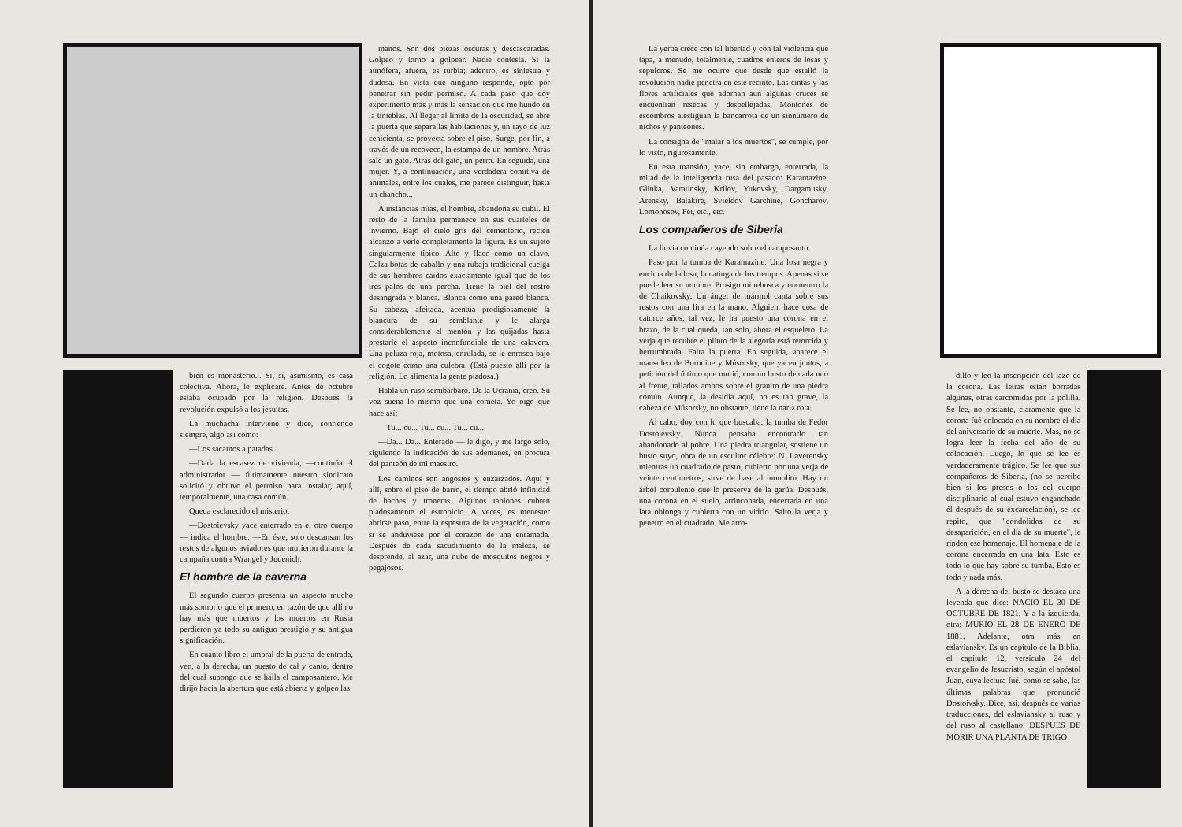bién es monasterio... Si, sí, asimismo, es casa colectiva. Ahora, le explicaré. Antes de octubre estaba ocupado por la religión. Después la revolución expulsó a los jesuítas.
La muchacha interviene y dice, sonriendo siempre, algo así como:
—Los sacamos a patadas.
—Dada la escasez de vivienda, —continúa el administrador — últimamente nuestro sindicato solicitó y obtuvo el permiso para instalar, aquí, temporalmente, una casa común.
Queda esclarecido el misterio.
—Dostoievsky yace enterrado en el otro cuerpo — indica el hombre. —En éste, solo descansan los restos de algunos aviadores que murieron durante la campaña contra Wrangel y Judenich.
El hombre de la caverna
El segundo cuerpo presenta un aspecto mucho más sombrío que el primero, en razón de que allí no hay más que muertos y los muertos en Rusia perdieron ya todo su antiguo prestigio y su antigua significación.
En cuanto libro el umbral de la puerta de entrada, veo, a la derecha, un puesto de cal y canto, dentro del cual supongo que se halla el camposantero. Me dirijo hacia la abertura que está abierta y golpeo las
manos. Son dos piezas oscuras y descascaradas. Golpeo y torno a golpear. Nadie contesta. Si la atmófera, afuera, es turbia; adentro, es siniestra y dudosa. En vista que ninguno responde, opto por penetrar sin pedir permiso. A cada paso que doy experimento más y más la sensación que me hundo en la tinieblas. Al llegar al límite de la oscuridad, se abre la puerta que separa las habitaciones y, un rayo de luz cenicienta, se proyecta sobre el piso. Surge, por fin, a través de un recoveco, la estampa de un hombre. Atrás sale un gato. Atrás del gato, un perro. En seguida, una mujer. Y, a continuación, una verdadera comitiva de animales, entre los cuales, me parece distinguir, hasta un chancho...
A instancias mías, el hombre, abandona su cubil. El resto de la familia permanece en sus cuarteles de invierno. Bajo el cielo gris del cementerio, recién alcanzo a verle completamente la figura. Es un sujeto singularmente típico. Alto y flaco como un clavo. Calza botas de caballo y una rubaja tradicional cuelga de sus hombros caídos exactamente igual que de los tres palos de una percha. Tiene la piel del rostro desangrada y blanca. Blanca como una pared blanca. Su cabeza, afeitada, acentúa prodigiosamente la blancura de su semblante y le alarga considerablemente el mentón y las quijadas hasta prestarle el aspecto inconfundible de una calavera. Una peluza roja, motosa, enrulada, se le enrosca bajo el cogote como una culebra. (Está puesto allí por la religión. Lo alimenta la gente piadosa.)
Habla un ruso semibárbaro. De la Ucrania, creo. Su voz suena lo mismo que una corneta. Yo oigo que hace así:
—Tu... cu... Tu... cu... Tu... cu...
—Da... Da... Enterado — le digo, y me largo solo, siguiendo la indicación de sus ademanes, en procura del panteón de mi maestro.
Los caminos son angostos y enzarzados. Aquí y allí, sobre el piso de barro, el tiempo abrió infinidad de baches y troneras. Algunos tablones cubren piadosamente el estropicio. A veces, es menester abrirse paso, entre la espesura de la vegetación, como si se anduviese por el corazón de una enramada. Después de cada sacudimiento de la maleza, se desprende, al azar, una nube de mosquitos negros y pegajosos.
La yerba crece con tal libertad y con tal violencia que tapa, a menudo, totalmente, cuadros enteros de losas y sepulcros. Se me ocurre que desde que estalló la revolución nadie penetra en este recinto. Las cintas y las flores artificiales que adornan aun algunas cruces se encuentran resecas y despellejadas. Montones de escombros atestiguan la bancarrota de un sinnúmero de nichos y panteones.
La consigna de "matar a los muertos", se cumple, por lo visto, rigurosamente.
En esta mansión, yace, sin embargo, enterrada, la mitad de la inteligencia rusa del pasado: Karamazine, Glinka, Varatinsky, Krilov, Yukovsky, Dargamusky, Arensky, Balakire, Svieldov Garchine, Goncharov, Lomonosov, Fet, etc., etc.
Los compañeros de Siberia
La lluvia continúa cayendo sobre el camposanto.
Paso por la tumba de Karamazine. Una losa negra y encima de la losa, la catinga de los tiempos. Apenas si se puede leer su nombre. Prosigo mi rebusca y encuentro la de Chaikovsky. Un ángel de mármol canta sobre sus restos con una lira en la mano. Alguien, hace cosa de catorce años, tal vez, le ha puesto una corona en el brazo, de la cual queda, tan solo, ahora el esqueleto. La verja que recubre el plinto de la alegoría está retorcida y herrumbrada. Falta la puerta. En seguida, aparece el mausoleo de Borodine y Músorsky, que yacen juntos, a petición del último que murió, con un busto de cada uno al frente, tallados ambos sobre el granito de una piedra común. Aunque, la desidia aquí, no es tan grave, la cabeza de Músorsky, no obstante, tiene la nariz rota.
Al cabo, doy con lo que buscaba: la tumba de Fedor Dostoievsky. Nunca pensaba encontrarlo tan abandonado al pobre. Una piedra triangular, sostiene un busto suyo, obra de un escultor célebre: N. Laverensky mientras un cuadrado de pasto, cubierto por una verja de veinte centímetros, sirve de base al monolito. Hay un árbol corpulento que lo preserva de la garúa. Después, una corona en el suelo, arrinconada, encerrada en una lata oblonga y cubierta con un vidrio. Salto la verja y penetro en el cuadrado. Me arro-
dillo y leo la inscripción del lazo de la corona. Las letras están borradas algunas, otras carcomidas por la polilla. Se lee, no obstante, claramente que la corona fué colocada en su nombre el día del aniversario de su muerte. Mas, no se logra leer la fecha del año de su colocación. Luego, lo que se lee es verdaderamente trágico. Se lee que sus compañeros de Siberia, (no se percibe bien si los presos o los del cuerpo disciplinario al cual estuvo enganchado él después de su excarcelación), se lee repito, que "condolidos de su desaparición, en el día de su muerte", le rinden ese homenaje. El homenaje de la corona encerrada en una lata. Esto es todo lo que hay sobre su tumba. Esto es todo y nada más.
A la derecha del busto se destaca una leyenda que dice: NACIO EL 30 DE OCTUBRE DE 1821. Y a la izquierda, otra: MURIO EL 28 DE ENERO DE 1881. Adelante, otra más en eslaviansky. Es un capítulo de la Biblia, el capítulo 12, versículo 24 del evangelio de Jesucristo, según el apóstol Juan, cuya lectura fué, como se sabe, las últimas palabras que pronunció Dostoivsky. Dice, así, después de varias traducciones, del eslaviansky al ruso y del ruso al castellano: DESPUES DE MORIR UNA PLANTA DE TRIGO